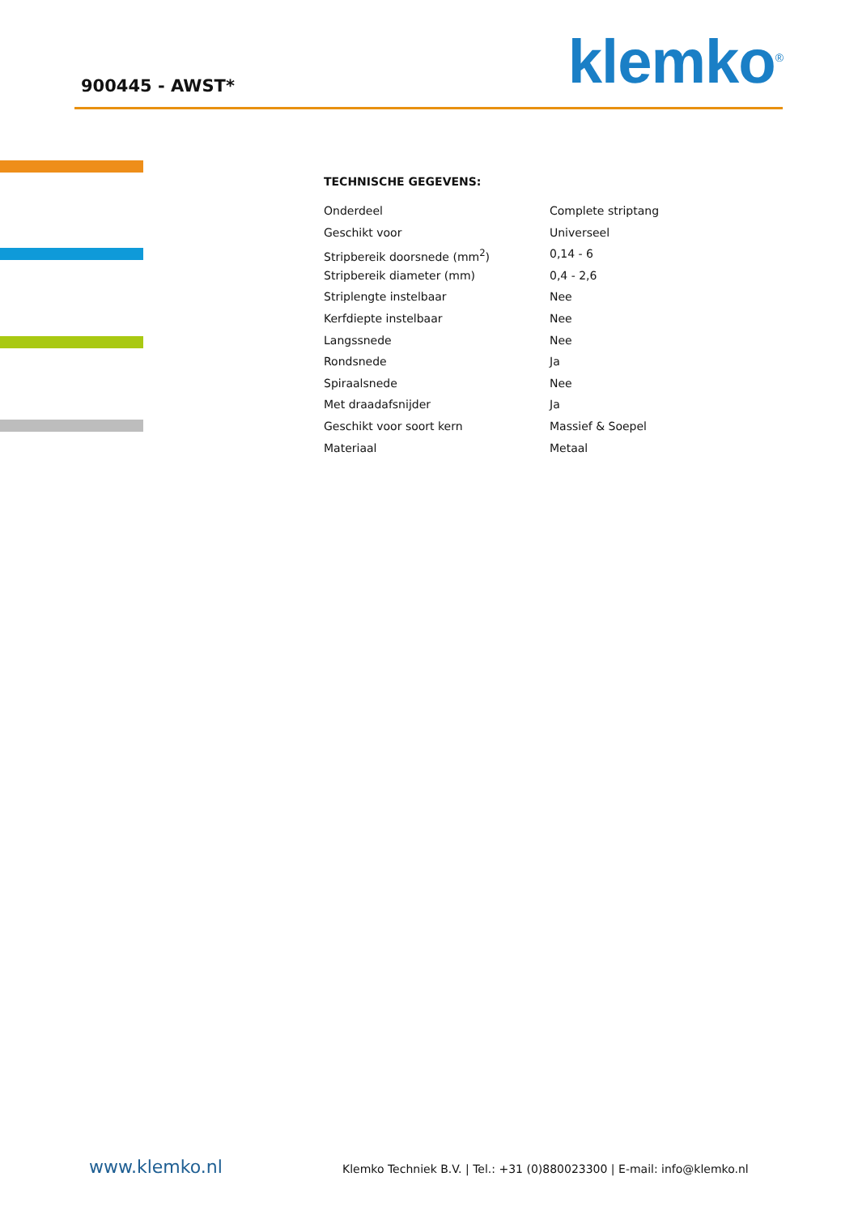900445 - AWST*
klemko<sup>®</sup>
TECHNISCHE GEGEVENS:
| Onderdeel | Complete striptang |
| Geschikt voor | Universeel |
| Stripbereik doorsnede (mm<sup>2</sup>) | 0,14 - 6 |
| Stripbereik diameter (mm) | 0,4 - 2,6 |
| Striplengte instelbaar | Nee |
| Kerfdiepte instelbaar | Nee |
| Langssnede | Nee |
| Rondsnede | Ja |
| Spiraalsnede | Nee |
| Met draadafsnijder | Ja |
| Geschikt voor soort kern | Massief & Soepel |
| Materiaal | Metaal |
www.klemko.nl
Klemko Techniek B.V. | Tel.: +31 (0)880023300 | E-mail: info@klemko.nl